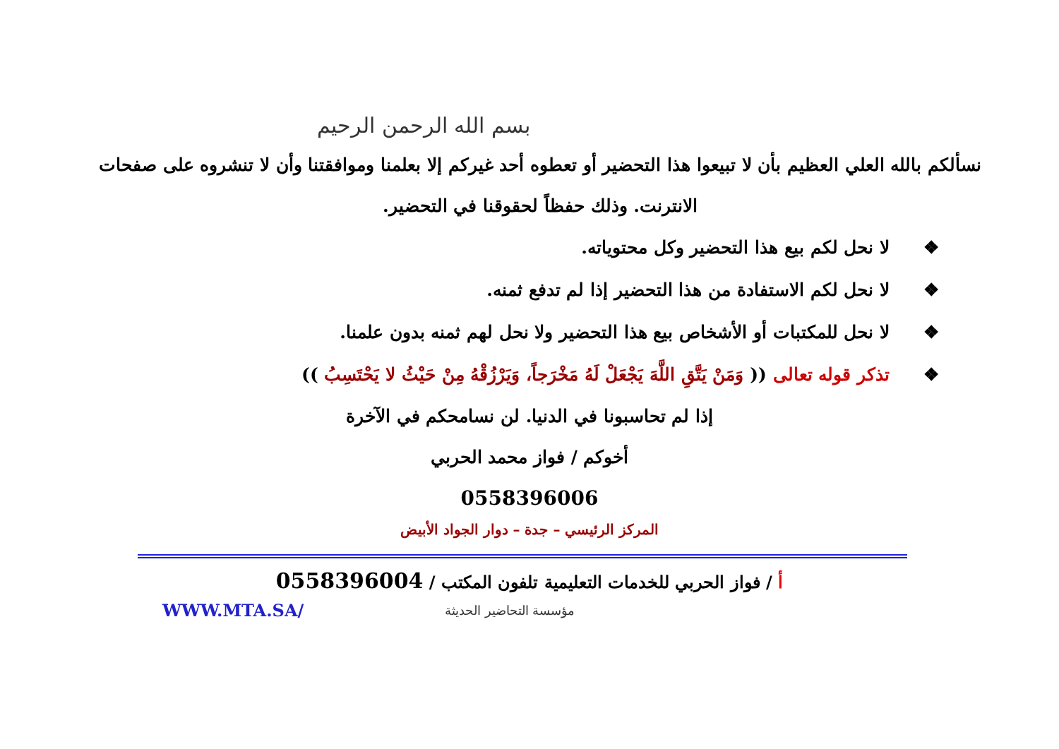بسم الله الرحمن الرحيم
نسألكم بالله العلي العظيم بأن لا تبيعوا هذا التحضير أو تعطوه أحد غيركم إلا بعلمنا وموافقتنا وأن لا تنشروه على صفحات الانترنت. وذلك حفظاً لحقوقنا في التحضير.
❖ لا نحل لكم بيع هذا التحضير وكل محتوياته.
❖ لا نحل لكم الاستفادة من هذا التحضير إذا لم تدفع ثمنه.
❖ لا نحل للمكتبات أو الأشخاص بيع هذا التحضير ولا نحل لهم ثمنه بدون علمنا.
❖ تذكر قوله تعالى (( وَمَنْ يَتَّقِ اللَّهَ يَجْعَلْ لَهُ مَخْرَجاً، وَيَرْزُقْهُ مِنْ حَيْثُ لا يَحْتَسِبُ ))
إذا لم تحاسبونا في الدنيا. لن نسامحكم في الآخرة
أخوكم / فواز محمد الحربي
0558396006
المركز الرئيسي – جدة – دوار الجواد الأبيض
أ / فواز الحربي للخدمات التعليمية تلفون المكتب / 0558396004
WWW.MTA.SA/
مؤسسة التحاضير الحديثة